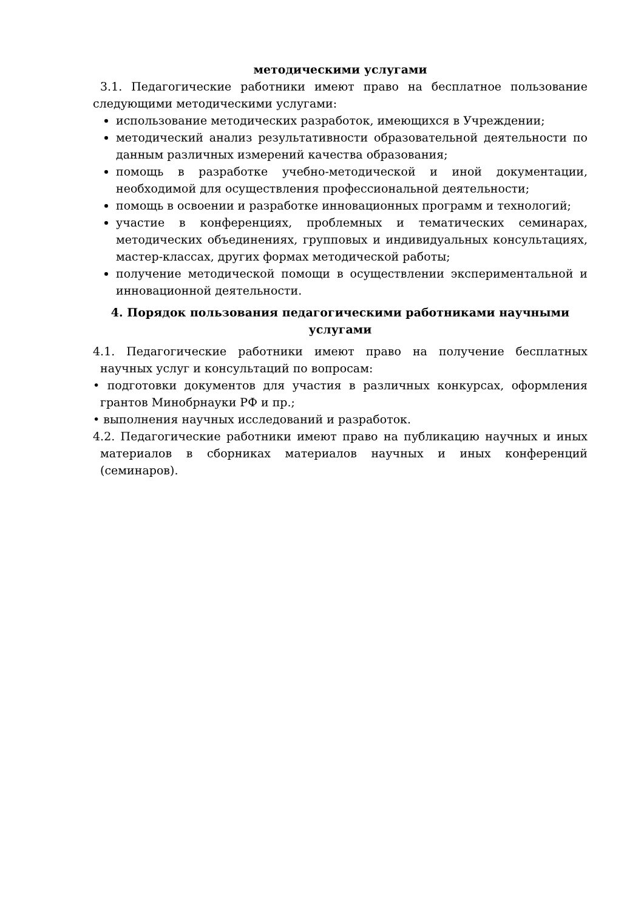методическими услугами
3.1. Педагогические работники имеют право на бесплатное пользование следующими методическими услугами:
использование методических разработок, имеющихся в Учреждении;
методический анализ результативности образовательной деятельности по данным различных измерений качества образования;
помощь в разработке учебно-методической и иной документации, необходимой для осуществления профессиональной деятельности;
помощь в освоении и разработке инновационных программ и технологий;
участие в конференциях, проблемных и тематических семинарах, методических объединениях, групповых и индивидуальных консультациях, мастер-классах, других формах методической работы;
получение методической помощи в осуществлении экспериментальной и инновационной деятельности.
4. Порядок пользования педагогическими работниками научными услугами
4.1. Педагогические работники имеют право на получение бесплатных научных услуг и консультаций по вопросам:
• подготовки документов для участия в различных конкурсах, оформления грантов Минобрнауки РФ и пр.;
• выполнения научных исследований и разработок.
4.2. Педагогические работники имеют право на публикацию научных и иных материалов в сборниках материалов научных и иных конференций (семинаров).